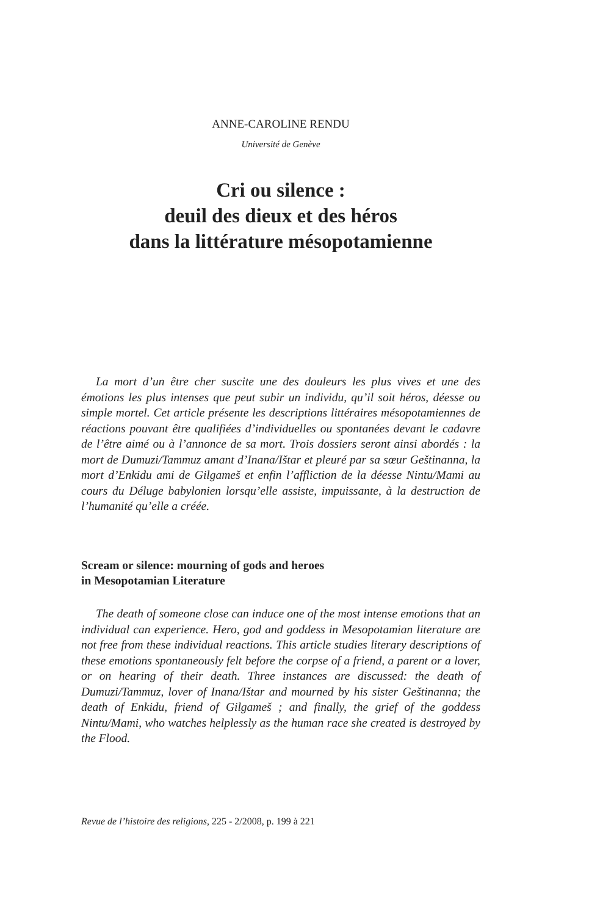ANNE-CAROLINE RENDU
Université de Genève
Cri ou silence :
deuil des dieux et des héros
dans la littérature mésopotamienne
La mort d’un être cher suscite une des douleurs les plus vives et une des émotions les plus intenses que peut subir un individu, qu’il soit héros, déesse ou simple mortel. Cet article présente les descriptions littéraires mésopotamiennes de réactions pouvant être qualifiées d’individuelles ou spontanées devant le cadavre de l’être aimé ou à l’annonce de sa mort. Trois dossiers seront ainsi abordés : la mort de Dumuzi/Tammuz amant d’Inana/Ištar et pleuré par sa sœur Geštinanna, la mort d’Enkidu ami de Gilgameš et enfin l’affliction de la déesse Nintu/Mami au cours du Déluge babylonien lorsqu’elle assiste, impuissante, à la destruction de l’humanité qu’elle a créée.
Scream or silence: mourning of gods and heroes
in Mesopotamian Literature
The death of someone close can induce one of the most intense emotions that an individual can experience. Hero, god and goddess in Mesopotamian literature are not free from these individual reactions. This article studies literary descriptions of these emotions spontaneously felt before the corpse of a friend, a parent or a lover, or on hearing of their death. Three instances are discussed: the death of Dumuzi/Tammuz, lover of Inana/Ištar and mourned by his sister Geštinanna; the death of Enkidu, friend of Gilgameš ; and finally, the grief of the goddess Nintu/Mami, who watches helplessly as the human race she created is destroyed by the Flood.
Revue de l’histoire des religions, 225 - 2/2008, p. 199 à 221